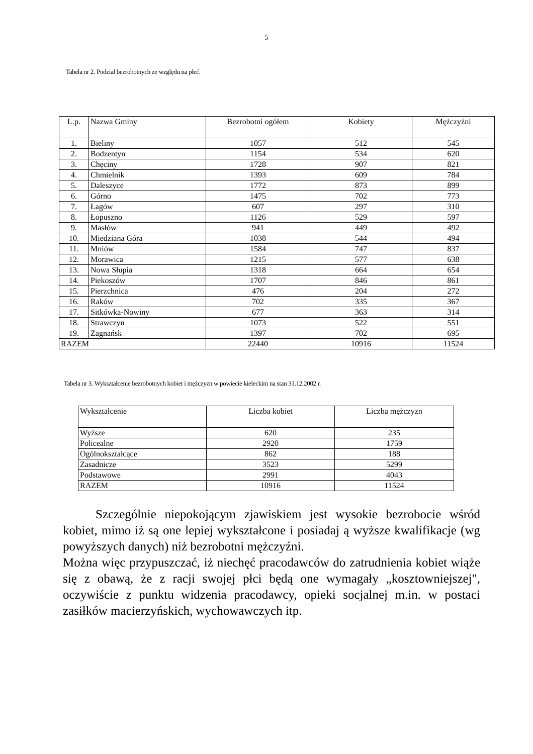5
Tabela nr 2. Podział bezrobotnych ze względu na płeć.
| L.p. | Nazwa Gminy | Bezrobotni ogółem | Kobiety | Mężczyźni |
| --- | --- | --- | --- | --- |
| 1. | Bieliny | 1057 | 512 | 545 |
| 2. | Bodzentyn | 1154 | 534 | 620 |
| 3. | Chęciny | 1728 | 907 | 821 |
| 4. | Chmielnik | 1393 | 609 | 784 |
| 5. | Daleszyce | 1772 | 873 | 899 |
| 6. | Górno | 1475 | 702 | 773 |
| 7. | Łagów | 607 | 297 | 310 |
| 8. | Łopuszno | 1126 | 529 | 597 |
| 9. | Masłów | 941 | 449 | 492 |
| 10. | Miedziana Góra | 1038 | 544 | 494 |
| 11. | Mniów | 1584 | 747 | 837 |
| 12. | Morawica | 1215 | 577 | 638 |
| 13. | Nowa Słupia | 1318 | 664 | 654 |
| 14. | Piekoszów | 1707 | 846 | 861 |
| 15. | Pierzchnica | 476 | 204 | 272 |
| 16. | Raków | 702 | 335 | 367 |
| 17. | Sitkówka-Nowiny | 677 | 363 | 314 |
| 18. | Strawczyn | 1073 | 522 | 551 |
| 19. | Zagnańsk | 1397 | 702 | 695 |
| RAZEM | | 22440 | 10916 | 11524 |
Tabela nr 3. Wykształcenie bezrobotnych kobiet i mężczyzn w powiecie kieleckim na stan 31.12.2002 r.
| Wykształcenie | Liczba kobiet | Liczba mężczyzn |
| --- | --- | --- |
| Wyższe | 620 | 235 |
| Policealne | 2920 | 1759 |
| Ogólnokształcące | 862 | 188 |
| Zasadnicze | 3523 | 5299 |
| Podstawowe | 2991 | 4043 |
| RAZEM | 10916 | 11524 |
Szczególnie niepokojącym zjawiskiem jest wysokie bezrobocie wśród kobiet, mimo iż są one lepiej wykształcone i posiadaj ą wyższe kwalifikacje (wg powyższych danych) niż bezrobotni mężczyźni.
Można więc przypuszczać, iż niechęć pracodawców do zatrudnienia kobiet wiąże się z obawą, że z racji swojej płci będą one wymagały „kosztowniejszej", oczywiście z punktu widzenia pracodawcy, opieki socjalnej m.in. w postaci zasiłków macierzyńskich, wychowawczych itp.